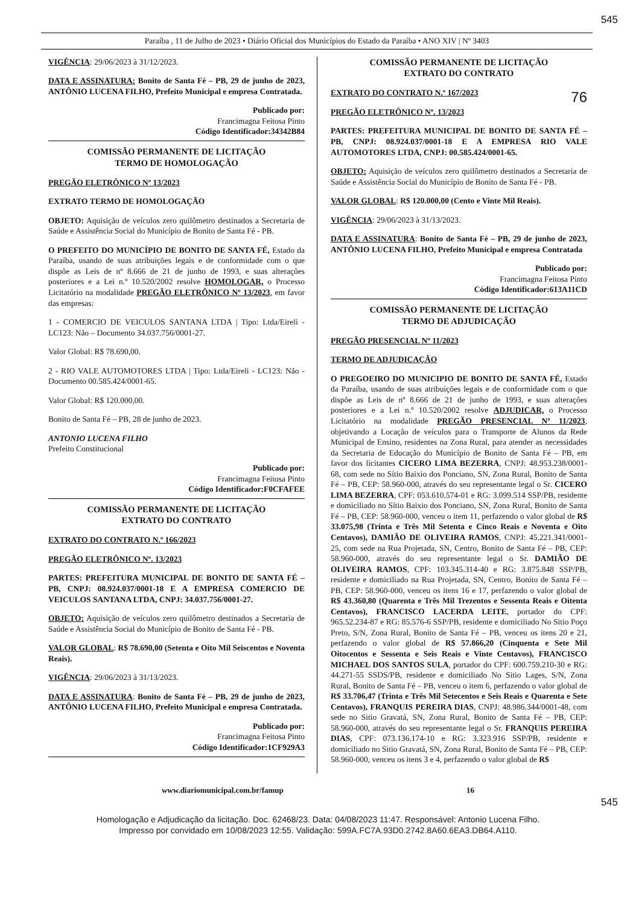545
Paraíba , 11 de Julho de 2023 • Diário Oficial dos Municípios do Estado da Paraíba • ANO XIV | Nº 3403
VIGÊNCIA: 29/06/2023 à 31/12/2023.
DATA E ASSINATURA: Bonito de Santa Fé – PB, 29 de junho de 2023, ANTÔNIO LUCENA FILHO, Prefeito Municipal e empresa Contratada.
Publicado por:
Francimagna Feitosa Pinto
Código Identificador:34342B84
COMISSÃO PERMANENTE DE LICITAÇÃO
TERMO DE HOMOLOGAÇÃO
PREGÃO ELETRÔNICO Nº 13/2023
EXTRATO TERMO DE HOMOLOGAÇÃO
OBJETO: Aquisição de veículos zero quilômetro destinados a Secretaria de Saúde e Assistência Social do Município de Bonito de Santa Fé - PB.
O PREFEITO DO MUNICÍPIO DE BONITO DE SANTA FÉ, Estado da Paraíba, usando de suas atribuições legais e de conformidade com o que dispõe as Leis de nº 8.666 de 21 de junho de 1993, e suas alterações posteriores e a Lei n.º 10.520/2002 resolve HOMOLOGAR, o Processo Licitatório na modalidade PREGÃO ELETRÔNICO Nº 13/2023, em favor das empresas:
1 - COMERCIO DE VEICULOS SANTANA LTDA | Tipo: Ltda/Eireli - LC123: Não – Documento 34.037.756/0001-27.
Valor Global: R$ 78.690,00.
2 - RIO VALE AUTOMOTORES LTDA | Tipo: Ltda/Eireli - LC123: Não - Documento 00.585.424/0001-65.
Valor Global: R$ 120.000,00.
Bonito de Santa Fé – PB, 28 de junho de 2023.
ANTONIO LUCENA FILHO
Prefeito Constitucional
Publicado por:
Francimagna Feitosa Pinto
Código Identificador:F0CFAFEE
COMISSÃO PERMANENTE DE LICITAÇÃO
EXTRATO DO CONTRATO
EXTRATO DO CONTRATO N.º 166/2023
PREGÃO ELETRÔNICO Nº. 13/2023
PARTES: PREFEITURA MUNICIPAL DE BONITO DE SANTA FÉ – PB, CNPJ: 08.924.037/0001-18 E A EMPRESA COMERCIO DE VEICULOS SANTANA LTDA, CNPJ: 34.037.756/0001-27.
OBJETO: Aquisição de veículos zero quilômetro destinados a Secretaria de Saúde e Assistência Social do Município de Bonito de Santa Fé - PB.
VALOR GLOBAL: R$ 78.690,00 (Setenta e Oito Mil Seiscentos e Noventa Reais).
VIGÊNCIA: 29/06/2023 à 31/13/2023.
DATA E ASSINATURA: Bonito de Santa Fé – PB, 29 de junho de 2023, ANTÔNIO LUCENA FILHO, Prefeito Municipal e empresa Contratada.
Publicado por:
Francimagna Feitosa Pinto
Código Identificador:1CF929A3
COMISSÃO PERMANENTE DE LICITAÇÃO
EXTRATO DO CONTRATO
EXTRATO DO CONTRATO N.º 167/2023 76
PREGÃO ELETRÔNICO Nº. 13/2023
PARTES: PREFEITURA MUNICIPAL DE BONITO DE SANTA FÉ – PB, CNPJ: 08.924.037/0001-18 E A EMPRESA RIO VALE AUTOMOTORES LTDA, CNPJ: 00.585.424/0001-65.
OBJETO: Aquisição de veículos zero quilômetro destinados a Secretaria de Saúde e Assistência Social do Município de Bonito de Santa Fé - PB.
VALOR GLOBAL: R$ 120.000,00 (Cento e Vinte Mil Reais).
VIGÊNCIA: 29/06/2023 à 31/13/2023.
DATA E ASSINATURA: Bonito de Santa Fé – PB, 29 de junho de 2023, ANTÔNIO LUCENA FILHO, Prefeito Municipal e empresa Contratada
Publicado por:
Francimagna Feitosa Pinto
Código Identificador:613A11CD
COMISSÃO PERMANENTE DE LICITAÇÃO
TERMO DE ADJUDICAÇÃO
PREGÃO PRESENCIAL Nº 11/2023
TERMO DE ADJUDICAÇÃO
O PREGOEIRO DO MUNICIPIO DE BONITO DE SANTA FÉ, Estado da Paraíba, usando de suas atribuições legais e de conformidade com o que dispõe as Leis de nº 8.666 de 21 de junho de 1993, e suas alterações posteriores e a Lei n.º 10.520/2002 resolve ADJUDICAR, o Processo Licitatório na modalidade PREGÃO PRESENCIAL Nº 11/2023, objetivando a Locação de veículos para o Transporte de Alunos da Rede Municipal de Ensino, residentes na Zona Rural, para atender as necessidades da Secretaria de Educação do Município de Bonito de Santa Fé – PB, em favor dos licitantes CICERO LIMA BEZERRA, CNPJ: 48.953.238/0001-68, com sede no Sítio Baixio dos Ponciano, SN, Zona Rural, Bonito de Santa Fé – PB, CEP: 58.960-000, através do seu representante legal o Sr. CICERO LIMA BEZERRA, CPF: 053.610.574-01 e RG: 3.099.514 SSP/PB, residente e domiciliado no Sítio Baixio dos Ponciano, SN, Zona Rural, Bonito de Santa Fé – PB, CEP: 58.960-000, venceu o item 11, perfazendo o valor global de R$ 33.075,98 (Trinta e Três Mil Setenta e Cinco Reais e Noventa e Oito Centavos), DAMIÃO DE OLIVEIRA RAMOS, CNPJ: 45.221.341/0001-25, com sede na Rua Projetada, SN, Centro, Bonito de Santa Fé – PB, CEP: 58.960-000, através do seu representante legal o Sr. DAMIÃO DE OLIVEIRA RAMOS, CPF: 103.345.314-40 e RG: 3.875.848 SSP/PB, residente e domiciliado na Rua Projetada, SN, Centro, Bonito de Santa Fé – PB, CEP: 58.960-000, venceu os itens 16 e 17, perfazendo o valor global de R$ 43.360,80 (Quarenta e Três Mil Trezentos e Sessenta Reais e Oitenta Centavos), FRANCISCO LACERDA LEITE, portador do CPF: 965.52.234-87 e RG: 85.576-6 SSP/PB, residente e domiciliado No Sitio Poço Preto, S/N, Zona Rural, Bonito de Santa Fé – PB, venceu os itens 20 e 21, perfazendo o valor global de R$ 57.866,20 (Cinquenta e Sete Mil Oitocentos e Sessenta e Seis Reais e Vinte Centavos), FRANCISCO MICHAEL DOS SANTOS SULA, portador do CPF: 600.759.210-30 e RG: 44.271-55 SSDS/PB, residente e domiciliado No Sitio Lages, S/N, Zona Rural, Bonito de Santa Fé – PB, venceu o item 6, perfazendo o valor global de R$ 33.706,47 (Trinta e Três Mil Setecentos e Seis Reais e Quarenta e Sete Centavos), FRANQUIS PEREIRA DIAS, CNPJ: 48.986.344/0001-48, com sede no Sitio Gravatá, SN, Zona Rural, Bonito de Santa Fé – PB, CEP: 58.960-000, através do seu representante legal o Sr. FRANQUIS PEREIRA DIAS, CPF: 073.136.174-10 e RG: 3.323.916 SSP/PB, residente e domiciliado no Sitio Gravatá, SN, Zona Rural, Bonito de Santa Fé – PB, CEP: 58.960-000, venceu os itens 3 e 4, perfazendo o valor global de R$
www.diariomunicipal.com.br/famup 16
545
Homologação e Adjudicação da licitação. Doc. 62468/23. Data: 04/08/2023 11:47. Responsável: Antonio Lucena Filho.
Impresso por convidado em 10/08/2023 12:55. Validação: 599A.FC7A.93D0.2742.8A60.6EA3.DB64.A110.